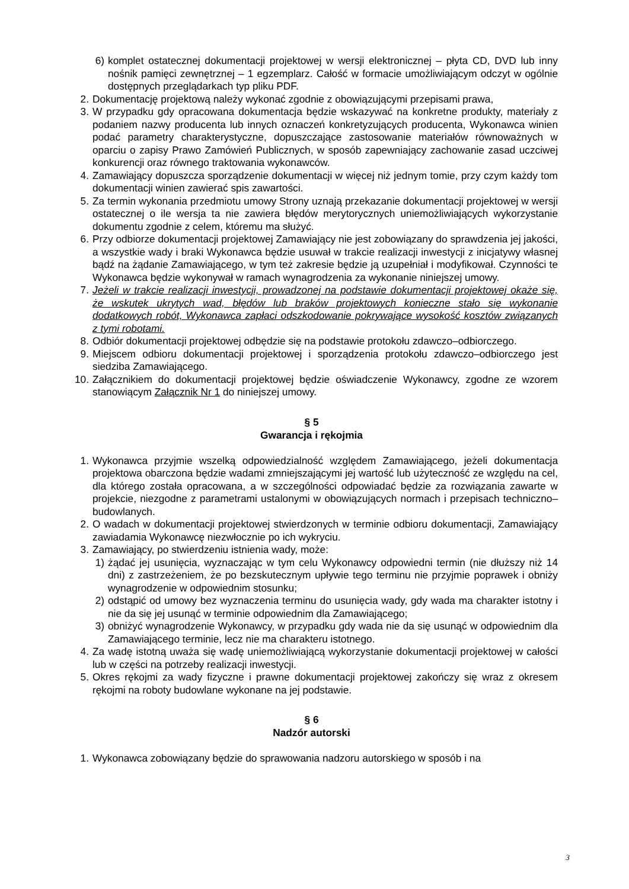6) komplet ostatecznej dokumentacji projektowej w wersji elektronicznej – płyta CD, DVD lub inny nośnik pamięci zewnętrznej – 1 egzemplarz. Całość w formacie umożliwiającym odczyt w ogólnie dostępnych przeglądarkach typ pliku PDF.
2. Dokumentację projektową należy wykonać zgodnie z obowiązującymi przepisami prawa,
3. W przypadku gdy opracowana dokumentacja będzie wskazywać na konkretne produkty, materiały z podaniem nazwy producenta lub innych oznaczeń konkretyzujących producenta, Wykonawca winien podać parametry charakterystyczne, dopuszczające zastosowanie materiałów równoważnych w oparciu o zapisy Prawo Zamówień Publicznych, w sposób zapewniający zachowanie zasad uczciwej konkurencji oraz równego traktowania wykonawców.
4. Zamawiający dopuszcza sporządzenie dokumentacji w więcej niż jednym tomie, przy czym każdy tom dokumentacji winien zawierać spis zawartości.
5. Za termin wykonania przedmiotu umowy Strony uznają przekazanie dokumentacji projektowej w wersji ostatecznej o ile wersja ta nie zawiera błędów merytorycznych uniemożliwiających wykorzystanie dokumentu zgodnie z celem, któremu ma służyć.
6. Przy odbiorze dokumentacji projektowej Zamawiający nie jest zobowiązany do sprawdzenia jej jakości, a wszystkie wady i braki Wykonawca będzie usuwał w trakcie realizacji inwestycji z inicjatywy własnej bądź na żądanie Zamawiającego, w tym też zakresie będzie ją uzupełniał i modyfikował. Czynności te Wykonawca będzie wykonywał w ramach wynagrodzenia za wykonanie niniejszej umowy.
7. Jeżeli w trakcie realizacji inwestycji, prowadzonej na podstawie dokumentacji projektowej okaże się, że wskutek ukrytych wad, błędów lub braków projektowych konieczne stało się wykonanie dodatkowych robót, Wykonawca zapłaci odszkodowanie pokrywające wysokość kosztów związanych z tymi robotami.
8. Odbiór dokumentacji projektowej odbędzie się na podstawie protokołu zdawczo–odbiorczego.
9. Miejscem odbioru dokumentacji projektowej i sporządzenia protokołu zdawczo–odbiorczego jest siedziba Zamawiającego.
10. Załącznikiem do dokumentacji projektowej będzie oświadczenie Wykonawcy, zgodne ze wzorem stanowiącym Załącznik Nr 1 do niniejszej umowy.
§ 5
Gwarancja i rękojmia
1. Wykonawca przyjmie wszelką odpowiedzialność względem Zamawiającego, jeżeli dokumentacja projektowa obarczona będzie wadami zmniejszającymi jej wartość lub użyteczność ze względu na cel, dla którego została opracowana, a w szczególności odpowiadać będzie za rozwiązania zawarte w projekcie, niezgodne z parametrami ustalonymi w obowiązujących normach i przepisach techniczno–budowlanych.
2. O wadach w dokumentacji projektowej stwierdzonych w terminie odbioru dokumentacji, Zamawiający zawiadamia Wykonawcę niezwłocznie po ich wykryciu.
3. Zamawiający, po stwierdzeniu istnienia wady, może:
1) żądać jej usunięcia, wyznaczając w tym celu Wykonawcy odpowiedni termin (nie dłuższy niż 14 dni) z zastrzeżeniem, że po bezskutecznym upływie tego terminu nie przyjmie poprawek i obniży wynagrodzenie w odpowiednim stosunku;
2) odstąpić od umowy bez wyznaczenia terminu do usunięcia wady, gdy wada ma charakter istotny i nie da się jej usunąć w terminie odpowiednim dla Zamawiającego;
3) obniżyć wynagrodzenie Wykonawcy, w przypadku gdy wada nie da się usunąć w odpowiednim dla Zamawiającego terminie, lecz nie ma charakteru istotnego.
4. Za wadę istotną uważa się wadę uniemożliwiającą wykorzystanie dokumentacji projektowej w całości lub w części na potrzeby realizacji inwestycji.
5. Okres rękojmi za wady fizyczne i prawne dokumentacji projektowej zakończy się wraz z okresem rękojmi na roboty budowlane wykonane na jej podstawie.
§ 6
Nadzór autorski
1. Wykonawca zobowiązany będzie do sprawowania nadzoru autorskiego w sposób i na
3